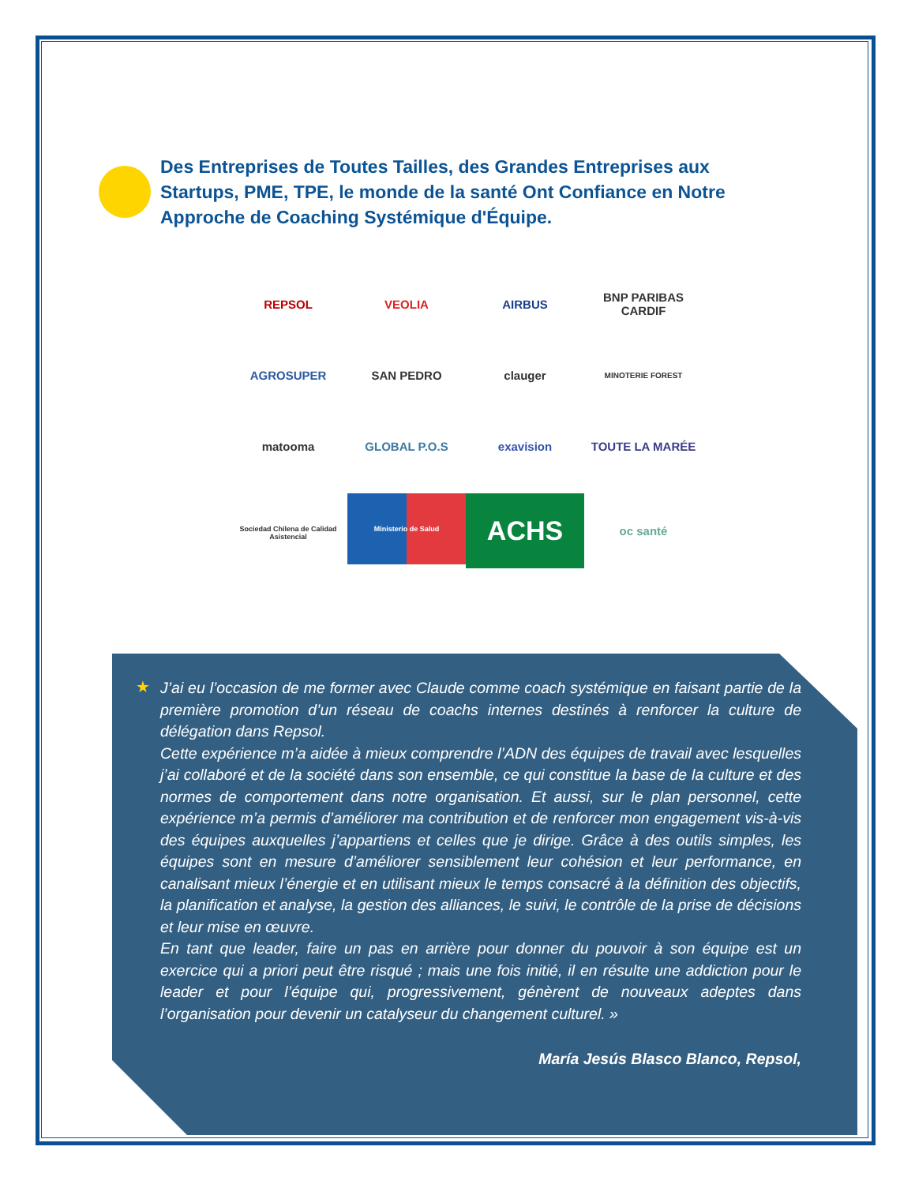Des Entreprises de Toutes Tailles, des Grandes Entreprises aux Startups, PME, TPE, le monde de la santé Ont Confiance en Notre Approche de Coaching Systémique d'Équipe.
REPSOL
VEOLIA
AIRBUS
BNP PARIBAS CARDIF
AGROSUPER
SAN PEDRO
clauger
MINOTERIE FOREST
matooma
GLOBAL P.O.S
exavision
TOUTE LA MARÉE
Sociedad Chilena de Calidad Asistencial
Ministerio de Salud
ACHS
oc santé
★
J’ai eu l’occasion de me former avec Claude comme coach systémique en faisant partie de la première promotion d’un réseau de coachs internes destinés à renforcer la culture de délégation dans Repsol.
Cette expérience m’a aidée à mieux comprendre l’ADN des équipes de travail avec lesquelles j’ai collaboré et de la société dans son ensemble, ce qui constitue la base de la culture et des normes de comportement dans notre organisation. Et aussi, sur le plan personnel, cette expérience m’a permis d’améliorer ma contribution et de renforcer mon engagement vis-à-vis des équipes auxquelles j’appartiens et celles que je dirige. Grâce à des outils simples, les équipes sont en mesure d’améliorer sensiblement leur cohésion et leur performance, en canalisant mieux l’énergie et en utilisant mieux le temps consacré à la définition des objectifs, la planification et analyse, la gestion des alliances, le suivi, le contrôle de la prise de décisions et leur mise en œuvre.
En tant que leader, faire un pas en arrière pour donner du pouvoir à son équipe est un exercice qui a priori peut être risqué ; mais une fois initié, il en résulte une addiction pour le leader et pour l’équipe qui, progressivement, génèrent de nouveaux adeptes dans l’organisation pour devenir un catalyseur du changement culturel. »
María Jesús Blasco Blanco, Repsol,